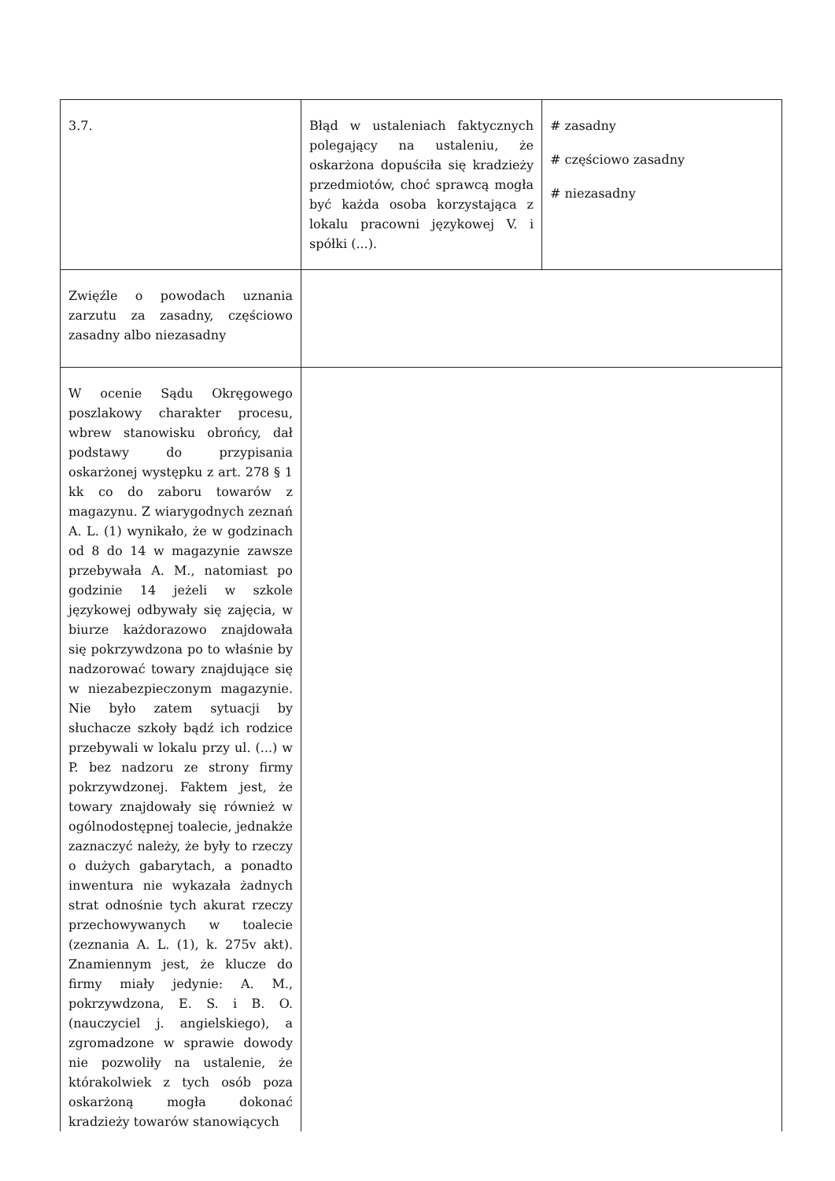| 3.7. | Błąd w ustaleniach faktycznych polegający na ustaleniu, że oskarżona dopuściła się kradzieży przedmiotów, choć sprawcą mogła być każda osoba korzystająca z lokalu pracowni językowej V. i spółki (...). | # zasadny # częściowo zasadny # niezasadny |
| Zwięźle o powodach uznania zarzutu za zasadny, częściowo zasadny albo niezasadny | | |
| W ocenie Sądu Okręgowego poszlakowy charakter procesu, wbrew stanowisku obrońcy, dał podstawy do przypisania oskarżonej występku z art. 278 § 1 kk co do zaboru towarów z magazynu. Z wiarygodnych zeznań A. L. (1) wynikało, że w godzinach od 8 do 14 w magazynie zawsze przebywała A. M., natomiast po godzinie 14 jeżeli w szkole językowej odbywały się zajęcia, w biurze każdorazowo znajdowała się pokrzywdzona po to właśnie by nadzorować towary znajdujące się w niezabezpieczonym magazynie. Nie było zatem sytuacji by słuchacze szkoły bądź ich rodzice przebywali w lokalu przy ul. (...) w P. bez nadzoru ze strony firmy pokrzywdzonej. Faktem jest, że towary znajdowały się również w ogólnodostępnej toalecie, jednakże zaznaczyć należy, że były to rzeczy o dużych gabarytach, a ponadto inwentura nie wykazała żadnych strat odnośnie tych akurat rzeczy przechowywanych w toalecie (zeznania A. L. (1), k. 275v akt). Znamiennym jest, że klucze do firmy miały jedynie: A. M., pokrzywdzona, E. S. i B. O. (nauczyciel j. angielskiego), a zgromadzone w sprawie dowody nie pozwoliły na ustalenie, że którakolwiek z tych osób poza oskarżoną mogła dokonać kradzieży towarów stanowiących | | |